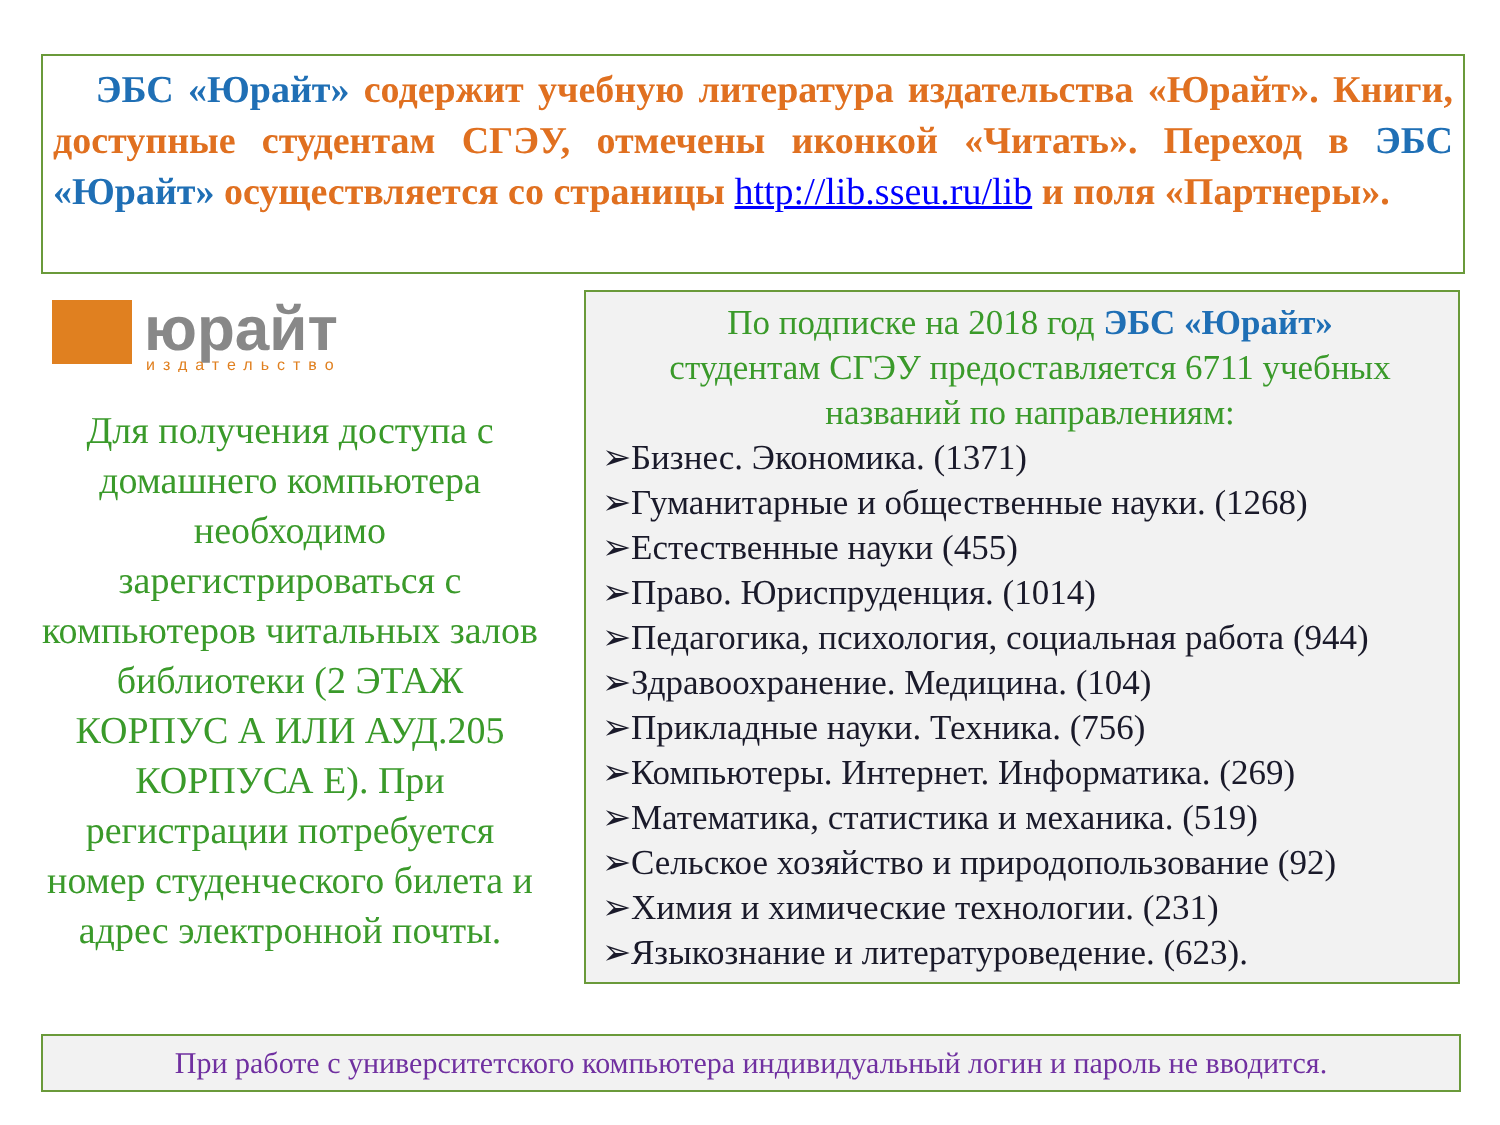ЭБС «Юрайт» содержит учебную литература издательства «Юрайт». Книги, доступные студентам СГЭУ, отмечены иконкой «Читать». Переход в ЭБС «Юрайт» осуществляется со страницы http://lib.sseu.ru/lib и поля «Партнеры».
юрайт
издательство
Для получения доступа с домашнего компьютера необходимо зарегистрироваться с компьютеров читальных залов библиотеки (2 ЭТАЖ КОРПУС А ИЛИ АУД.205 КОРПУСА Е). При регистрации потребуется номер студенческого билета и адрес электронной почты.
По подписке на 2018 год ЭБС «Юрайт»
студентам СГЭУ предоставляется 6711 учебных названий по направлениям:
➢Бизнес. Экономика. (1371)
➢Гуманитарные и общественные науки. (1268)
➢Естественные науки (455)
➢Право. Юриспруденция. (1014)
➢Педагогика, психология, социальная работа (944)
➢Здравоохранение. Медицина. (104)
➢Прикладные науки. Техника. (756)
➢Компьютеры. Интернет. Информатика. (269)
➢Математика, статистика и механика. (519)
➢Сельское хозяйство и природопользование (92)
➢Химия и химические технологии. (231)
➢Языкознание и литературоведение. (623).
При работе с университетского компьютера индивидуальный логин и пароль не вводится.